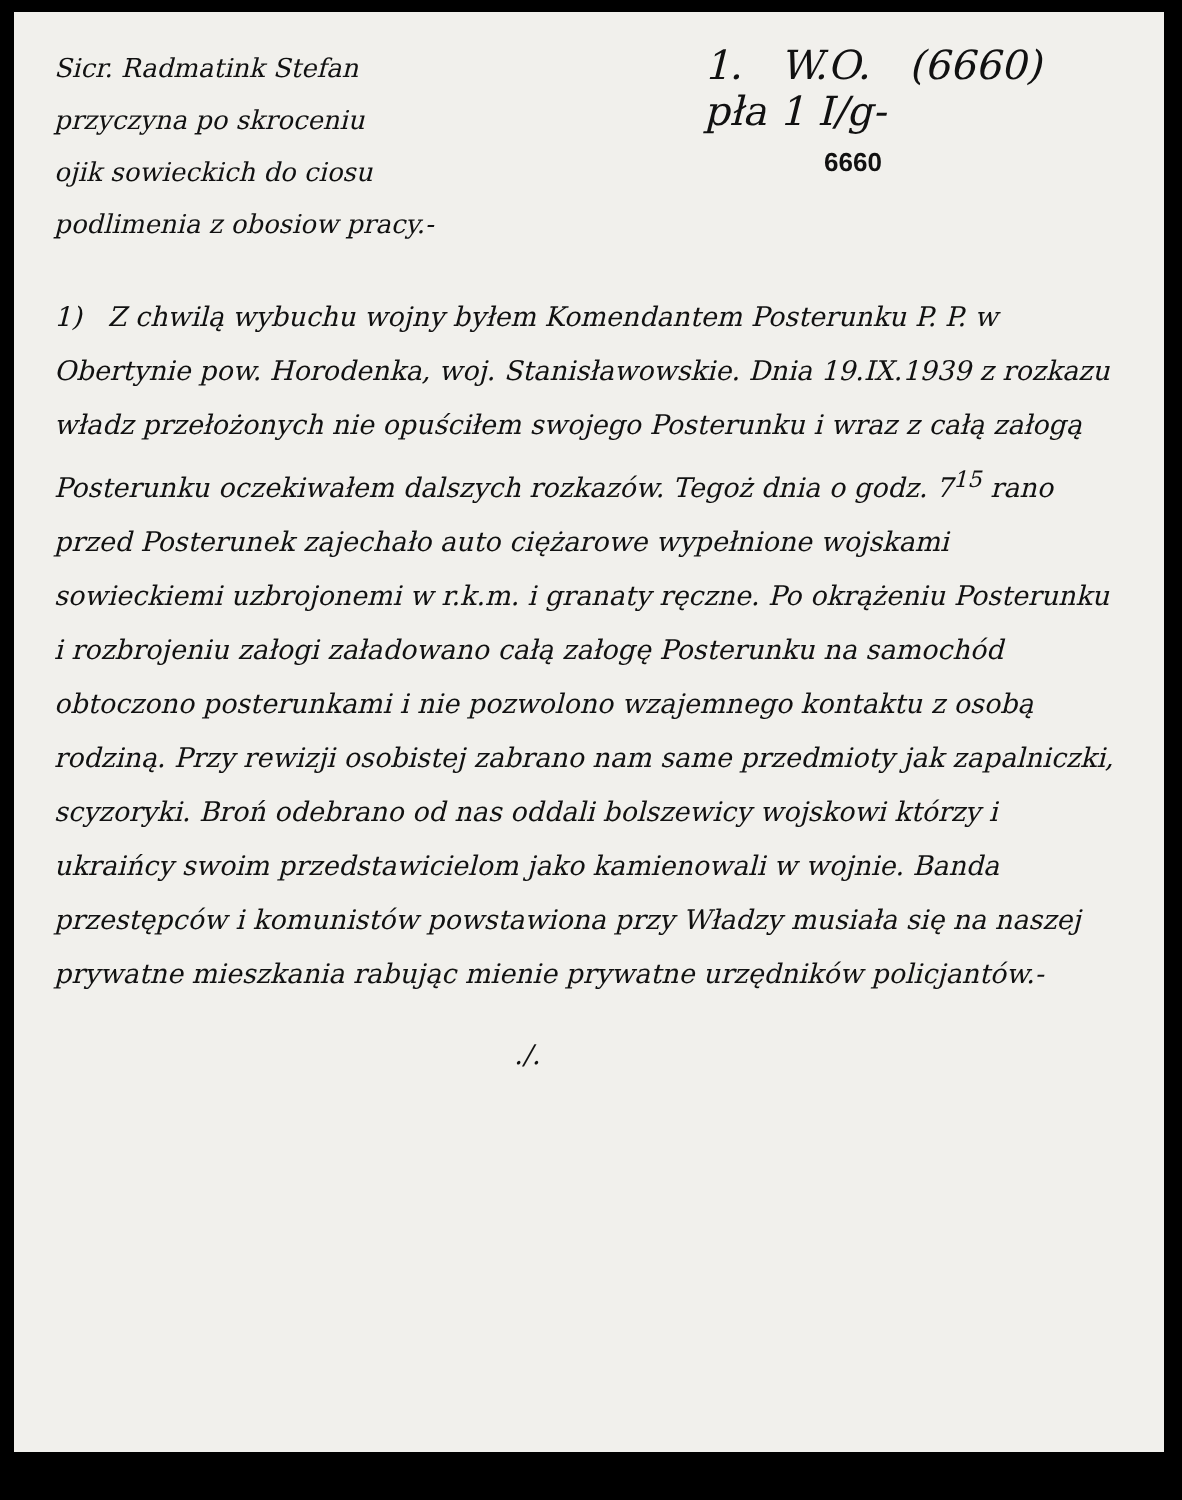Sicr. Radmatink Stefan
przyczyna po skroceniu
ojik sowieckich do ciosu
podlimenia z obosiow pracy.-
1. W.O. (6660)
pła 1 I/g-
6660
1) Z chwilą wybuchu wojny byłem Komendantem Posterunku P. P. w Obertynie pow. Horodenka, woj. Stanisławowskie. Dnia 19.IX.1939 z rozkazu władz przełożonych nie opuściłem swojego Posterunku i wraz z całą załogą Posterunku oczekiwałem dalszych rozkazów. Tegoż dnia o godz. 7<sup>15</sup> rano przed Posterunek zajechało auto ciężarowe wypełnione wojskami sowieckiemi uzbrojonemi w r.k.m. i granaty ręczne. Po okrążeniu Posterunku i rozbrojeniu załogi załadowano całą załogę Posterunku na samochód obtoczono posterunkami i nie pozwolono wzajemnego kontaktu z osobą rodziną. Przy rewizji osobistej zabrano nam same przedmioty jak zapalniczki, scyzoryki. Broń odebrano od nas oddali bolszewicy wojskowi którzy i ukraińcy swoim przedstawicielom jako kamienowali w wojnie. Banda przestępców i komunistów powstawiona przy Władzy musiała się na naszej prywatne mieszkania rabując mienie prywatne urzędników policjantów.-
./.